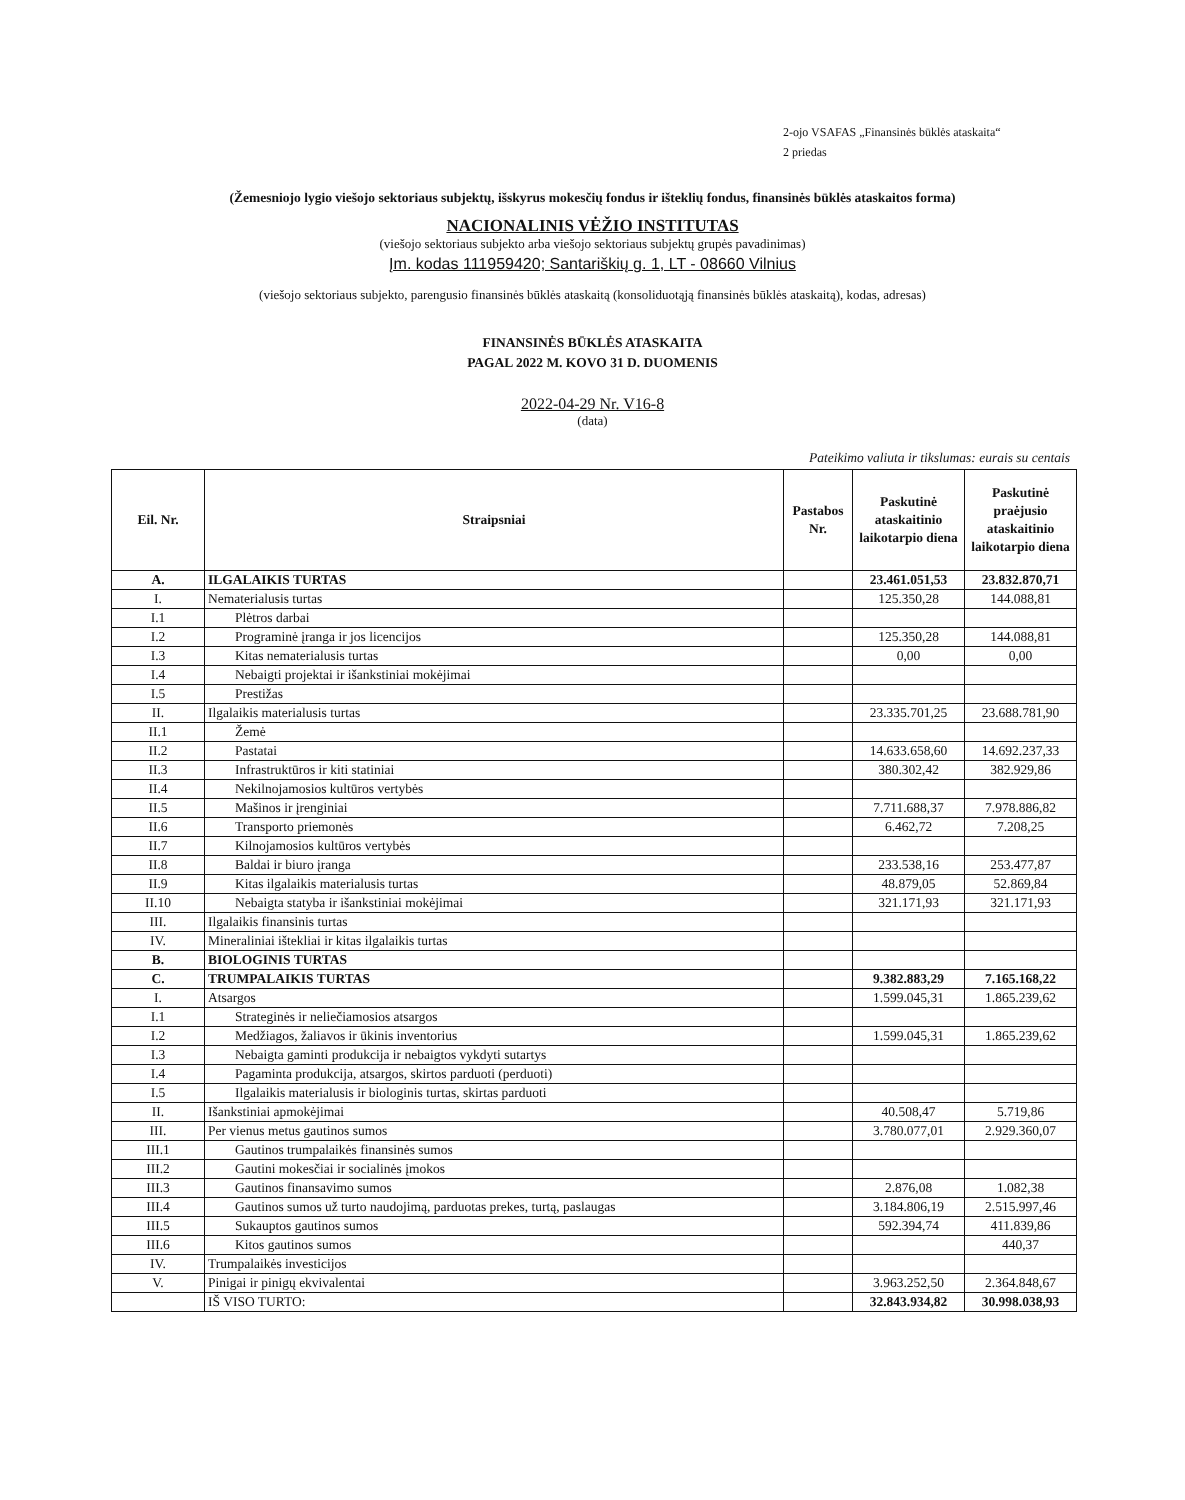2-ojo VSAFAS „Finansinės būklės ataskaita“
2 priedas
(Žemesniojo lygio viešojo sektoriaus subjektų, išskyrus mokesčių fondus ir išteklių fondus, finansinės būklės ataskaitos forma)
NACIONALINIS VĖŽIO INSTITUTAS
(viešojo sektoriaus subjekto arba viešojo sektoriaus subjektų grupės pavadinimas)
Įm. kodas 111959420; Santariškių g. 1, LT - 08660 Vilnius
(viešojo sektoriaus subjekto, parengusio finansinės būklės ataskaitą (konsoliduotąją finansinės būklės ataskaitą), kodas, adresas)
FINANSINĖS BŪKLĖS ATASKAITA
PAGAL 2022 M. KOVO 31 D. DUOMENIS
2022-04-29 Nr. V16-8
(data)
Pateikimo valiuta ir tikslumas: eurais su centais
| Eil. Nr. | Straipsniai | Pastabos Nr. | Paskutinė ataskaitinio laikotarpio diena | Paskutinė praėjusio ataskaitinio laikotarpio diena |
| --- | --- | --- | --- | --- |
| A. | ILGALAIKIS TURTAS | | 23.461.051,53 | 23.832.870,71 |
| I. | Nematerialusis turtas | | 125.350,28 | 144.088,81 |
| I.1 | Plėtros darbai | | | |
| I.2 | Programinė įranga ir jos licencijos | | 125.350,28 | 144.088,81 |
| I.3 | Kitas nematerialusis turtas | | 0,00 | 0,00 |
| I.4 | Nebaigti projektai ir išankstiniai mokėjimai | | | |
| I.5 | Prestižas | | | |
| II. | Ilgalaikis materialusis turtas | | 23.335.701,25 | 23.688.781,90 |
| II.1 | Žemė | | | |
| II.2 | Pastatai | | 14.633.658,60 | 14.692.237,33 |
| II.3 | Infrastruktūros ir kiti statiniai | | 380.302,42 | 382.929,86 |
| II.4 | Nekilnojamosios kultūros vertybės | | | |
| II.5 | Mašinos ir įrenginiai | | 7.711.688,37 | 7.978.886,82 |
| II.6 | Transporto priemonės | | 6.462,72 | 7.208,25 |
| II.7 | Kilnojamosios kultūros vertybės | | | |
| II.8 | Baldai ir biuro įranga | | 233.538,16 | 253.477,87 |
| II.9 | Kitas ilgalaikis materialusis turtas | | 48.879,05 | 52.869,84 |
| II.10 | Nebaigta statyba ir išankstiniai mokėjimai | | 321.171,93 | 321.171,93 |
| III. | Ilgalaikis finansinis turtas | | | |
| IV. | Mineraliniai ištekliai ir kitas ilgalaikis turtas | | | |
| B. | BIOLOGINIS TURTAS | | | |
| C. | TRUMPALAIKIS TURTAS | | 9.382.883,29 | 7.165.168,22 |
| I. | Atsargos | | 1.599.045,31 | 1.865.239,62 |
| I.1 | Strateginės ir neliečiamosios atsargos | | | |
| I.2 | Medžiagos, žaliavos ir ūkinis inventorius | | 1.599.045,31 | 1.865.239,62 |
| I.3 | Nebaigta gaminti produkcija ir nebaigtos vykdyti sutartys | | | |
| I.4 | Pagaminta produkcija, atsargos, skirtos parduoti (perduoti) | | | |
| I.5 | Ilgalaikis materialusis ir biologinis turtas, skirtas parduoti | | | |
| II. | Išankstiniai apmokėjimai | | 40.508,47 | 5.719,86 |
| III. | Per vienus metus gautinos sumos | | 3.780.077,01 | 2.929.360,07 |
| III.1 | Gautinos trumpalaikės finansinės sumos | | | |
| III.2 | Gautini mokesčiai ir socialinės įmokos | | | |
| III.3 | Gautinos finansavimo sumos | | 2.876,08 | 1.082,38 |
| III.4 | Gautinos sumos už turto naudojimą, parduotas prekes, turtą, paslaugas | | 3.184.806,19 | 2.515.997,46 |
| III.5 | Sukauptos gautinos sumos | | 592.394,74 | 411.839,86 |
| III.6 | Kitos gautinos sumos | | | 440,37 |
| IV. | Trumpalaikės investicijos | | | |
| V. | Pinigai ir pinigų ekvivalentai | | 3.963.252,50 | 2.364.848,67 |
| | IŠ VISO TURTO: | | 32.843.934,82 | 30.998.038,93 |